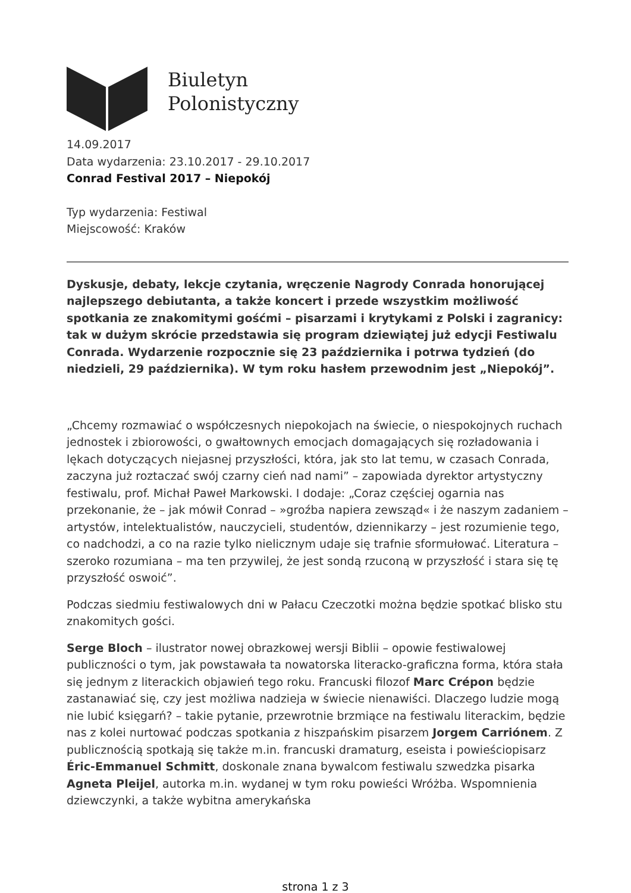Biuletyn
Polonistyczny
14.09.2017
Data wydarzenia: 23.10.2017 - 29.10.2017
Conrad Festival 2017 – Niepokój
Typ wydarzenia: Festiwal
Miejscowość: Kraków
Dyskusje, debaty, lekcje czytania, wręczenie Nagrody Conrada honorującej najlepszego debiutanta, a także koncert i przede wszystkim możliwość spotkania ze znakomitymi gośćmi – pisarzami i krytykami z Polski i zagranicy: tak w dużym skrócie przedstawia się program dziewiątej już edycji Festiwalu Conrada. Wydarzenie rozpocznie się 23 października i potrwa tydzień (do niedzieli, 29 października). W tym roku hasłem przewodnim jest „Niepokój”.
„Chcemy rozmawiać o współczesnych niepokojach na świecie, o niespokojnych ruchach jednostek i zbiorowości, o gwałtownych emocjach domagających się rozładowania i lękach dotyczących niejasnej przyszłości, która, jak sto lat temu, w czasach Conrada, zaczyna już roztaczać swój czarny cień nad nami” – zapowiada dyrektor artystyczny festiwalu, prof. Michał Paweł Markowski. I dodaje: „Coraz częściej ogarnia nas przekonanie, że – jak mówił Conrad – »groźba napiera zewsząd« i że naszym zadaniem – artystów, intelektualistów, nauczycieli, studentów, dziennikarzy – jest rozumienie tego, co nadchodzi, a co na razie tylko nielicznym udaje się trafnie sformułować. Literatura – szeroko rozumiana – ma ten przywilej, że jest sondą rzuconą w przyszłość i stara się tę przyszłość oswoić”.
Podczas siedmiu festiwalowych dni w Pałacu Czeczotki można będzie spotkać blisko stu znakomitych gości.
Serge Bloch – ilustrator nowej obrazkowej wersji Biblii – opowie festiwalowej publiczności o tym, jak powstawała ta nowatorska literacko-graficzna forma, która stała się jednym z literackich objawień tego roku. Francuski filozof Marc Crépon będzie zastanawiać się, czy jest możliwa nadzieja w świecie nienawiści. Dlaczego ludzie mogą nie lubić księgarń? – takie pytanie, przewrotnie brzmiące na festiwalu literackim, będzie nas z kolei nurtować podczas spotkania z hiszpańskim pisarzem Jorgem Carriónem. Z publicznością spotkają się także m.in. francuski dramaturg, eseista i powieściopisarz Éric-Emmanuel Schmitt, doskonale znana bywalcom festiwalu szwedzka pisarka Agneta Pleijel, autorka m.in. wydanej w tym roku powieści Wróżba. Wspomnienia dziewczynki, a także wybitna amerykańska
strona 1 z 3